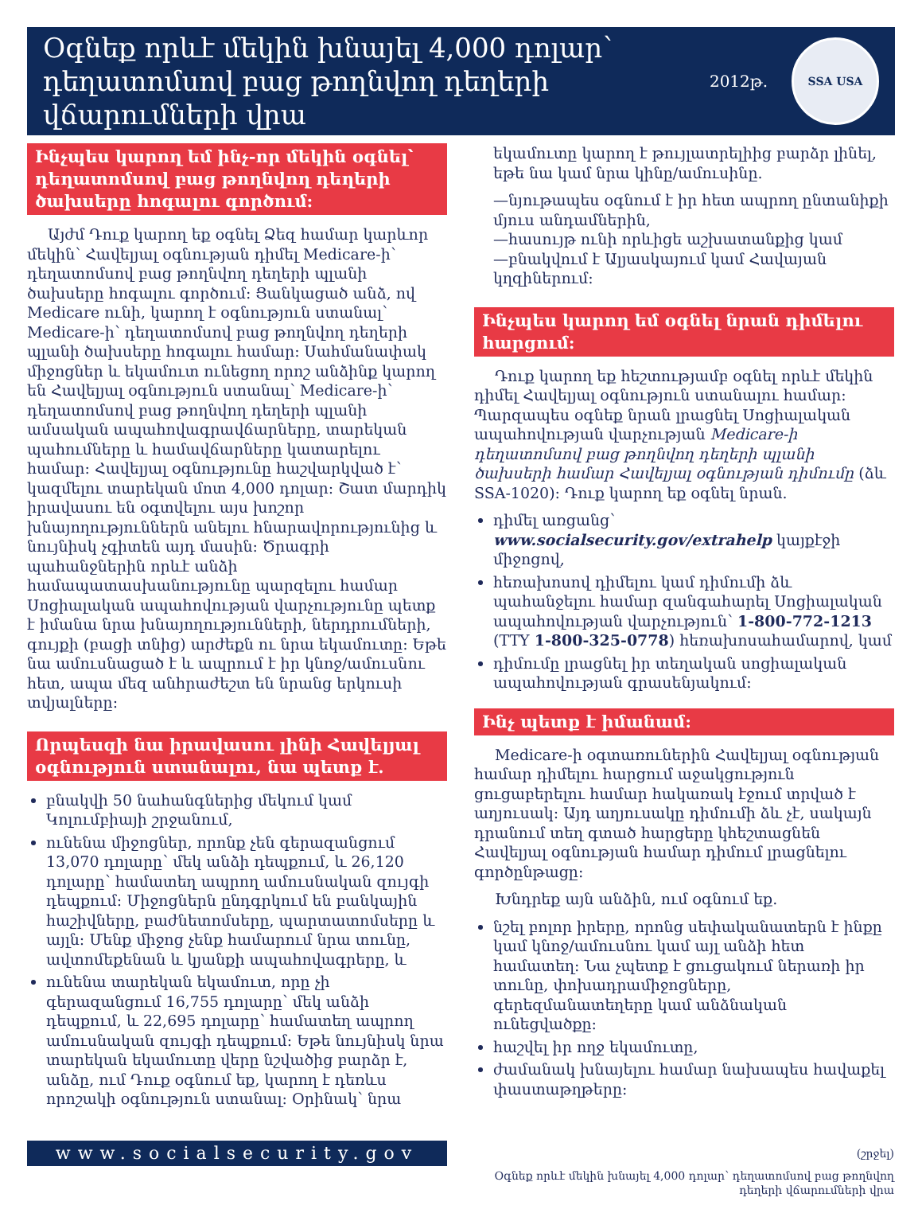Օգնեք որևէ մեկին խնայել 4,000 դոլար՝ դեղատոմսով բաց թողնվող դեղերի վճարումների վրա
2012թ.
SSA USA
Ինչպես կարող եմ ինչ-որ մեկին օգնել՝ դեղատոմսով բաց թողնվող դեղերի ծախսերը հոգալու գործում:
Այժմ Դուք կարող եք օգնել Ձեզ համար կարևոր մեկին՝ Հավելյալ օգնության դիմել Medicare-ի՝ դեղատոմսով բաց թողնվող դեղերի պլանի ծախսերը հոգալու գործում: Ցանկացած անձ, ով Medicare ունի, կարող է օգնություն ստանալ՝ Medicare-ի՝ դեղատոմսով բաց թողնվող դեղերի պլանի ծախսերը հոգալու համար: Սահմանափակ միջոցներ և եկամուտ ունեցող որոշ անձինք կարող են Հավելյալ օգնություն ստանալ՝ Medicare-ի՝ դեղատոմսով բաց թողնվող դեղերի պլանի ամսական ապահովագրավճարները, տարեկան պահումները և համավճարները կատարելու համար: Հավելյալ օգնությունը հաշվարկված է՝ կազմելու տարեկան մոտ 4,000 դոլար: Շատ մարդիկ իրավասու են օգտվելու այս խոշոր խնայողություններն անելու հնարավորությունից և նույնիսկ չգիտեն այդ մասին: Ծրագրի պահանջներին որևէ անձի համապատասխանությունը պարզելու համար Սոցիալական ապահովության վարչությունը պետք է իմանա նրա խնայողությունների, ներդրումների, գույքի (բացի տնից) արժեքն ու նրա եկամուտը: Եթե նա ամուսնացած է և ապրում է իր կնոջ/ամուսնու հետ, ապա մեզ անհրաժեշտ են նրանց երկուսի տվյալները:
Որպեսզի նա իրավասու լինի Հավելյալ օգնություն ստանալու, նա պետք է.
բնակվի 50 նահանգներից մեկում կամ Կոլումբիայի շրջանում,
ունենա միջոցներ, որոնք չեն գերազանցում 13,070 դոլարը՝ մեկ անձի դեպքում, և 26,120 դոլարը՝ համատեղ ապրող ամուսնական զույգի դեպքում: Միջոցներն ընդգրկում են բանկային հաշիվները, բաժնետոմսերը, պարտատոմսերը և այլն: Մենք միջոց չենք համարում նրա տունը, ավտոմեքենան և կյանքի ապահովագրերը, և
ունենա տարեկան եկամուտ, որը չի գերազանցում 16,755 դոլարը՝ մեկ անձի դեպքում, և 22,695 դոլարը՝ համատեղ ապրող ամուսնական զույգի դեպքում: Եթե նույնիսկ նրա տարեկան եկամուտը վերը նշվածից բարձր է, անձը, ում Դուք օգնում եք, կարող է դեռևս որոշակի օգնություն ստանալ: Օրինակ՝ նրա
www.socialsecurity.gov
եկամուտը կարող է թույլատրելիից բարձր լինել, եթե նա կամ նրա կինը/ամուսինը.
—նյութապես օգնում է իր հետ ապրող ընտանիքի մյուս անդամներին,
—հասույթ ունի որևիցե աշխատանքից կամ
—բնակվում է Ալյասկայում կամ Հավայան կղզիներում:
Ինչպես կարող եմ օգնել նրան դիմելու հարցում:
Դուք կարող եք հեշտությամբ օգնել որևէ մեկին դիմել Հավելյալ օգնություն ստանալու համար: Պարզապես օգնեք նրան լրացնել Սոցիալական ապահովության վարչության Medicare-ի դեղատոմսով բաց թողնվող դեղերի պլանի ծախսերի համար Հավելյալ օգնության դիմումը (ձև SSA-1020): Դուք կարող եք օգնել նրան.
դիմել առցանց՝ www.socialsecurity.gov/extrahelp կայքէջի միջոցով,
հեռախոսով դիմելու կամ դիմումի ձև պահանջելու համար զանգահարել Սոցիալական ապահովության վարչություն՝ 1-800-772-1213 (TTY 1-800-325-0778) հեռախոսահամարով, կամ
դիմումը լրացնել իր տեղական սոցիալական ապահովության գրասենյակում:
Ինչ պետք է իմանամ:
Medicare-ի օգտառուներին Հավելյալ օգնության համար դիմելու հարցում աջակցություն ցուցաբերելու համար հակառակ էջում տրված է աղյուսակ: Այդ աղյուսակը դիմումի ձև չէ, սակայն դրանում տեղ գտած հարցերը կհեշտացնեն Հավելյալ օգնության համար դիմում լրացնելու գործընթացը:
Խնդրեք այն անձին, ում օգնում եք.
նշել բոլոր իրերը, որոնց սեփականատերն է ինքը կամ կնոջ/ամուսնու կամ այլ անձի հետ համատեղ: Նա չպետք է ցուցակում ներառի իր տունը, փոխադրամիջոցները, գերեզմանատեղերը կամ անձնական ունեցվածքը:
հաշվել իր ողջ եկամուտը,
ժամանակ խնայելու համար նախապես հավաքել փաստաթղթերը:
(շրջել)
Օգնեք որևէ մեկին խնայել 4,000 դոլար՝ դեղատոմսով բաց թողնվող դեղերի վճարումների վրա